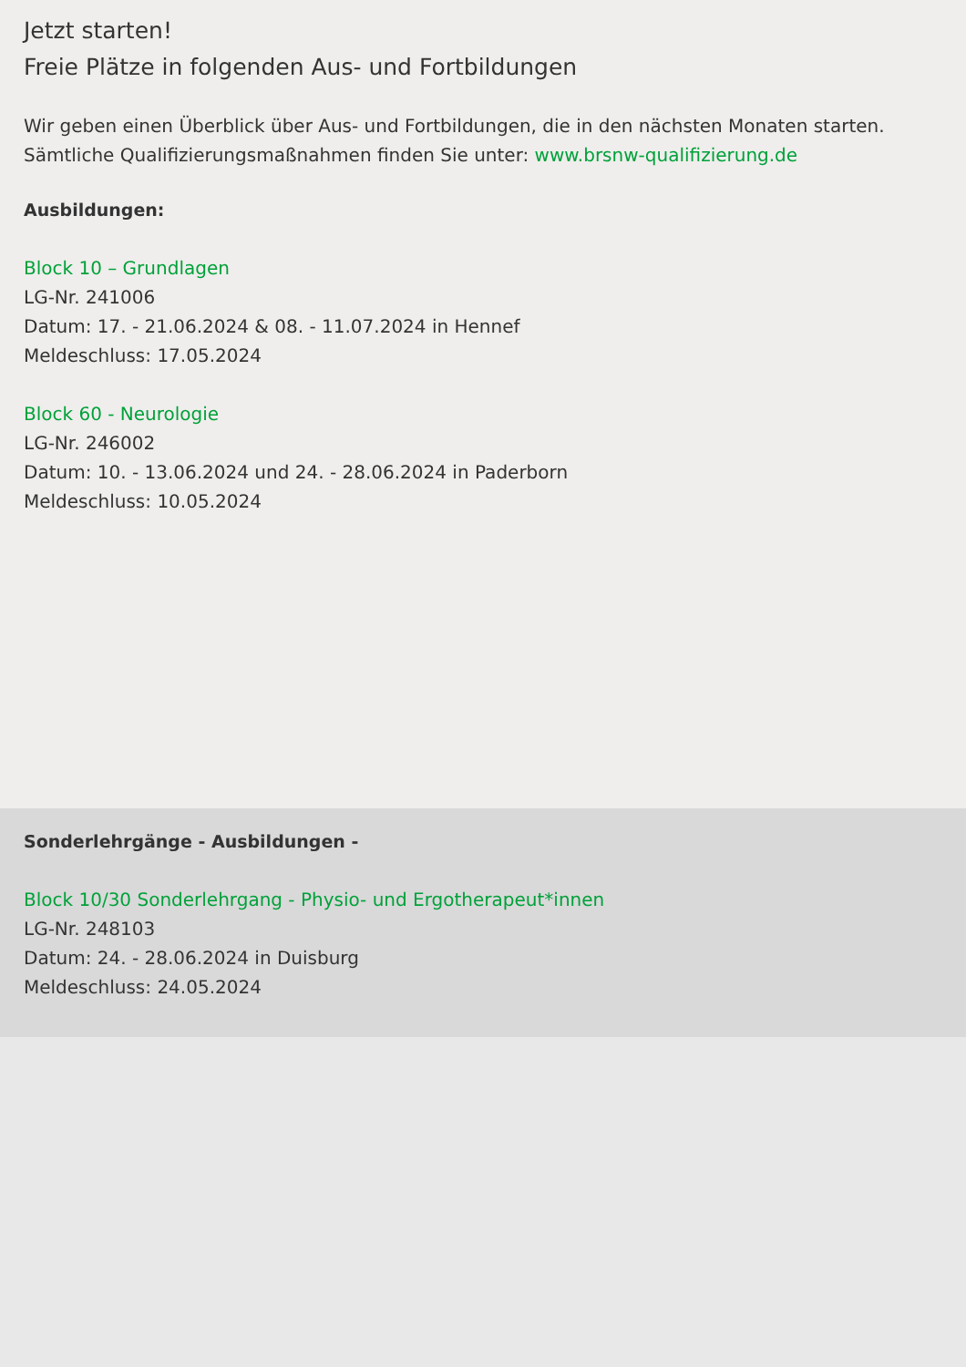Jetzt starten!
Freie Plätze in folgenden Aus- und Fortbildungen
Wir geben einen Überblick über Aus- und Fortbildungen, die in den nächsten Monaten starten.
Sämtliche Qualifizierungsmaßnahmen finden Sie unter: www.brsnw-qualifizierung.de
Ausbildungen:
Block 10 – Grundlagen
LG-Nr. 241006
Datum: 17. - 21.06.2024 & 08. - 11.07.2024 in Hennef
Meldeschluss: 17.05.2024
Block 60 - Neurologie
LG-Nr. 246002
Datum: 10. - 13.06.2024 und 24. - 28.06.2024 in Paderborn
Meldeschluss: 10.05.2024
Sonderlehrgänge - Ausbildungen -
Block 10/30 Sonderlehrgang - Physio- und Ergotherapeut*innen
LG-Nr. 248103
Datum: 24. - 28.06.2024 in Duisburg
Meldeschluss: 24.05.2024